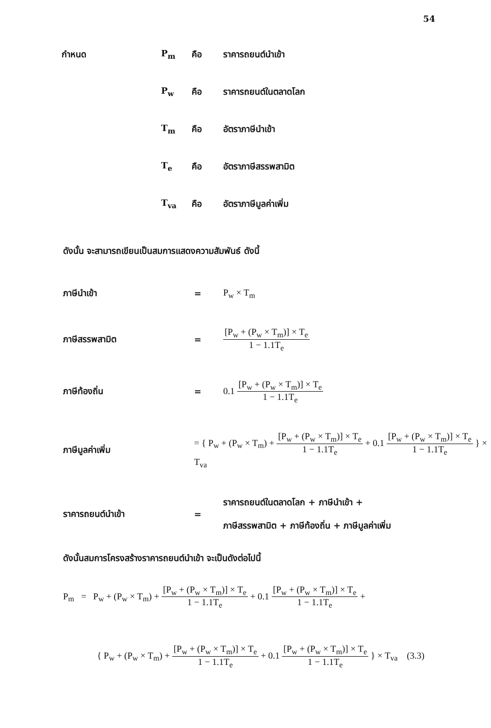54
กำหนด
P<sub>m</sub>
คือ
ราคารถยนต์นำเข้า
P<sub>w</sub>
คือ
ราคารถยนต์ในตลาดโลก
T<sub>m</sub>
คือ
อัตราภาษีนำเข้า
T<sub>e</sub>
คือ
อัตราภาษีสรรพสามิต
T<sub>va</sub>
คือ
อัตราภาษีมูลค่าเพิ่ม
ดังนั้น จะสามารถเขียนเป็นสมการแสดงความสัมพันธ์ ดังนี้
ภาษีนำเข้า
=
P<sub>w</sub> × T<sub>m</sub>
ภาษีสรรพสามิต
=
[P<sub>w</sub> + (P<sub>w</sub> × T<sub>m</sub>)] × T<sub>e</sub> 1 − 1.1T<sub>e</sub>
ภาษีท้องถิ่น
=
0.1 [P<sub>w</sub> + (P<sub>w</sub> × T<sub>m</sub>)] × T<sub>e</sub> 1 − 1.1T<sub>e</sub>
ภาษีมูลค่าเพิ่ม
= { P<sub>w</sub> + (P<sub>w</sub> × T<sub>m</sub>) + [P<sub>w</sub> + (P<sub>w</sub> × T<sub>m</sub>)] × T<sub>e</sub> 1 − 1.1T<sub>e</sub> + 0.1 [P<sub>w</sub> + (P<sub>w</sub> × T<sub>m</sub>)] × T<sub>e</sub> 1 − 1.1T<sub>e</sub> } × T<sub>va</sub>
ราคารถยนต์นำเข้า
=
ราคารถยนต์ในตลาดโลก + ภาษีนำเข้า +
ภาษีสรรพสามิต + ภาษีท้องถิ่น + ภาษีมูลค่าเพิ่ม
ดังนั้นสมการโครงสร้างราคารถยนต์นำเข้า จะเป็นดังต่อไปนี้
P<sub>m</sub> = P<sub>w</sub> + (P<sub>w</sub> × T<sub>m</sub>) + [P<sub>w</sub> + (P<sub>w</sub> × T<sub>m</sub>)] × T<sub>e</sub> 1 − 1.1T<sub>e</sub> + 0.1 [P<sub>w</sub> + (P<sub>w</sub> × T<sub>m</sub>)] × T<sub>e</sub> 1 − 1.1T<sub>e</sub> +
{ P<sub>w</sub> + (P<sub>w</sub> × T<sub>m</sub>) + [P<sub>w</sub> + (P<sub>w</sub> × T<sub>m</sub>)] × T<sub>e</sub> 1 − 1.1T<sub>e</sub> + 0.1 [P<sub>w</sub> + (P<sub>w</sub> × T<sub>m</sub>)] × T<sub>e</sub> 1 − 1.1T<sub>e</sub> } × T<sub>va</sub> (3.3)